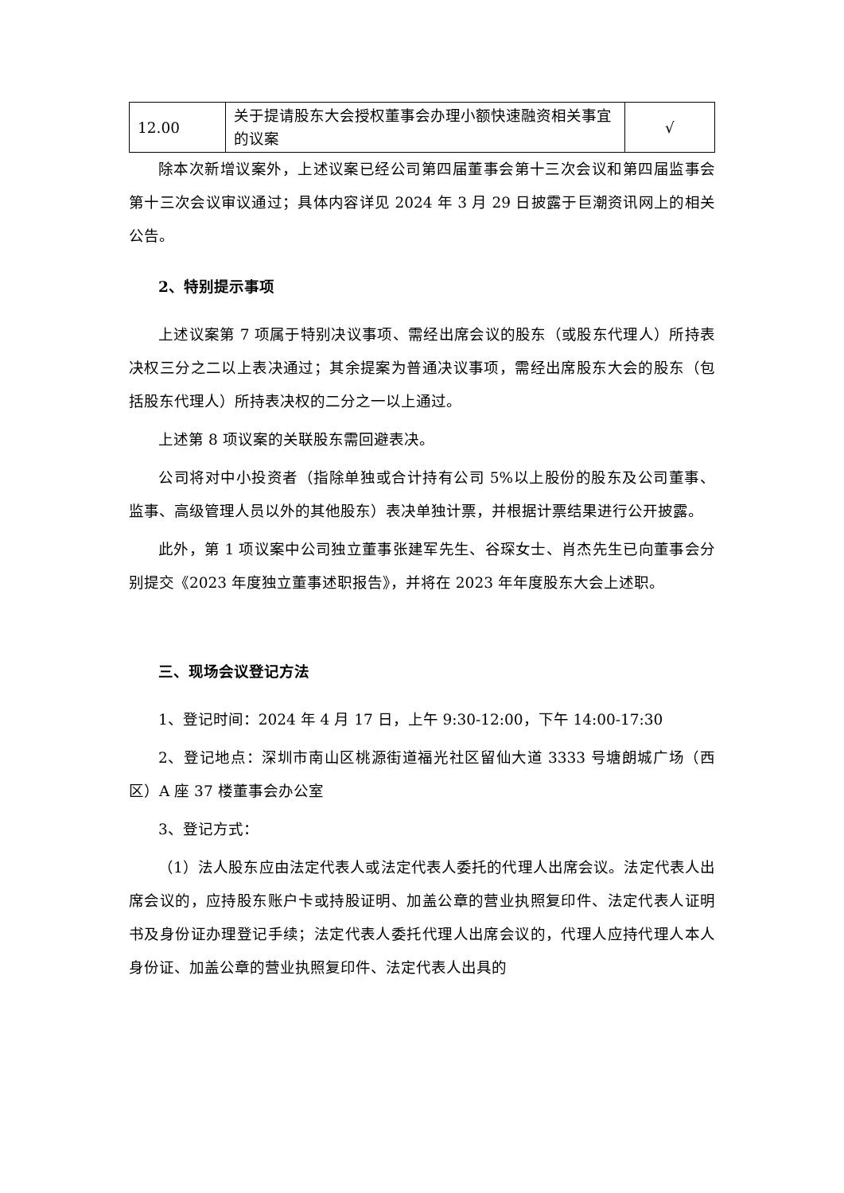| 12.00 | 关于提请股东大会授权董事会办理小额快速融资相关事宜的议案 | √ |
除本次新增议案外，上述议案已经公司第四届董事会第十三次会议和第四届监事会第十三次会议审议通过；具体内容详见 2024 年 3 月 29 日披露于巨潮资讯网上的相关公告。
2、特别提示事项
上述议案第 7 项属于特别决议事项、需经出席会议的股东（或股东代理人）所持表决权三分之二以上表决通过；其余提案为普通决议事项，需经出席股东大会的股东（包括股东代理人）所持表决权的二分之一以上通过。
上述第 8 项议案的关联股东需回避表决。
公司将对中小投资者（指除单独或合计持有公司 5%以上股份的股东及公司董事、监事、高级管理人员以外的其他股东）表决单独计票，并根据计票结果进行公开披露。
此外，第 1 项议案中公司独立董事张建军先生、谷琛女士、肖杰先生已向董事会分别提交《2023 年度独立董事述职报告》，并将在 2023 年年度股东大会上述职。
三、现场会议登记方法
1、登记时间：2024 年 4 月 17 日，上午 9:30-12:00，下午 14:00-17:30
2、登记地点：深圳市南山区桃源街道福光社区留仙大道 3333 号塘朗城广场（西区）A 座 37 楼董事会办公室
3、登记方式：
（1）法人股东应由法定代表人或法定代表人委托的代理人出席会议。法定代表人出席会议的，应持股东账户卡或持股证明、加盖公章的营业执照复印件、法定代表人证明书及身份证办理登记手续；法定代表人委托代理人出席会议的，代理人应持代理人本人身份证、加盖公章的营业执照复印件、法定代表人出具的